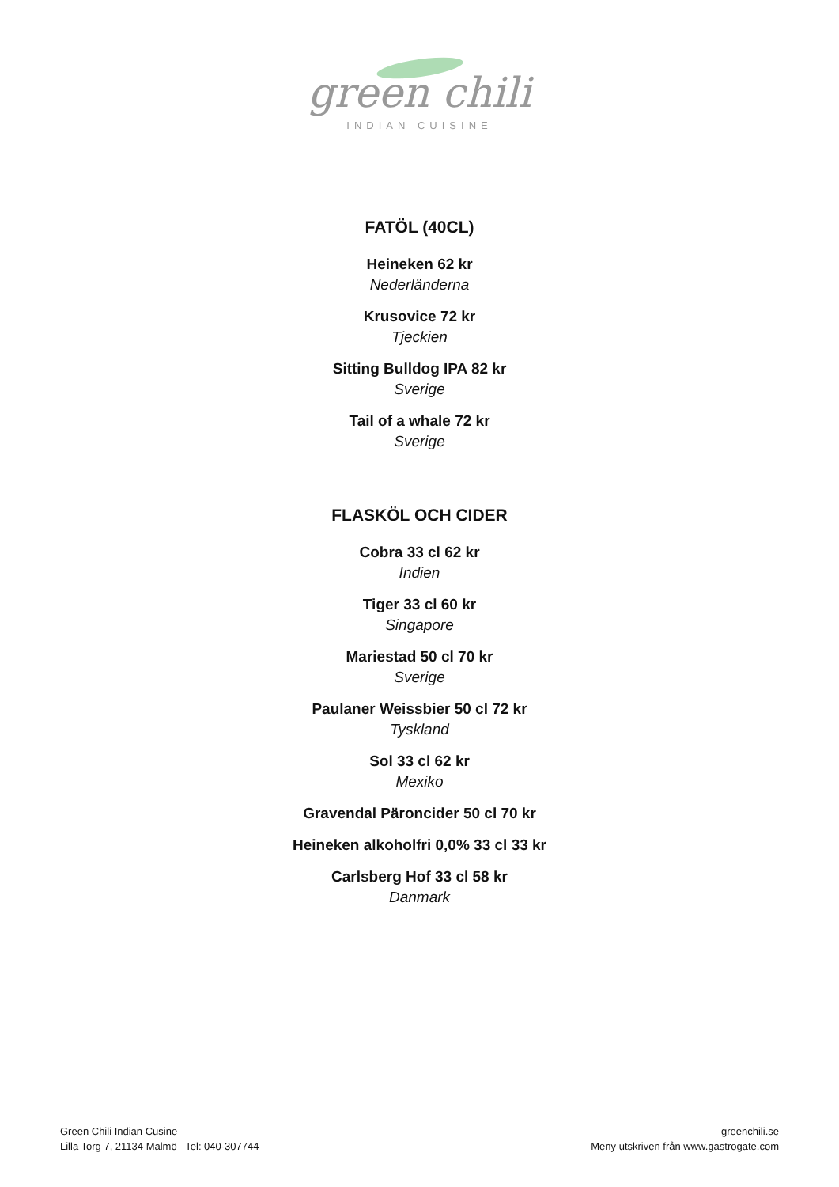green chili
INDIAN CUISINE
FATÖL (40CL)
Heineken 62 kr
Nederländerna
Krusovice 72 kr
Tjeckien
Sitting Bulldog IPA 82 kr
Sverige
Tail of a whale 72 kr
Sverige
FLASKÖL OCH CIDER
Cobra 33 cl 62 kr
Indien
Tiger 33 cl 60 kr
Singapore
Mariestad 50 cl 70 kr
Sverige
Paulaner Weissbier 50 cl 72 kr
Tyskland
Sol 33 cl 62 kr
Mexiko
Gravendal Päroncider 50 cl 70 kr
Heineken alkoholfri 0,0% 33 cl 33 kr
Carlsberg Hof 33 cl 58 kr
Danmark
Green Chili Indian Cusine
Lilla Torg 7, 21134 Malmö Tel: 040-307744
greenchili.se
Meny utskriven från www.gastrogate.com